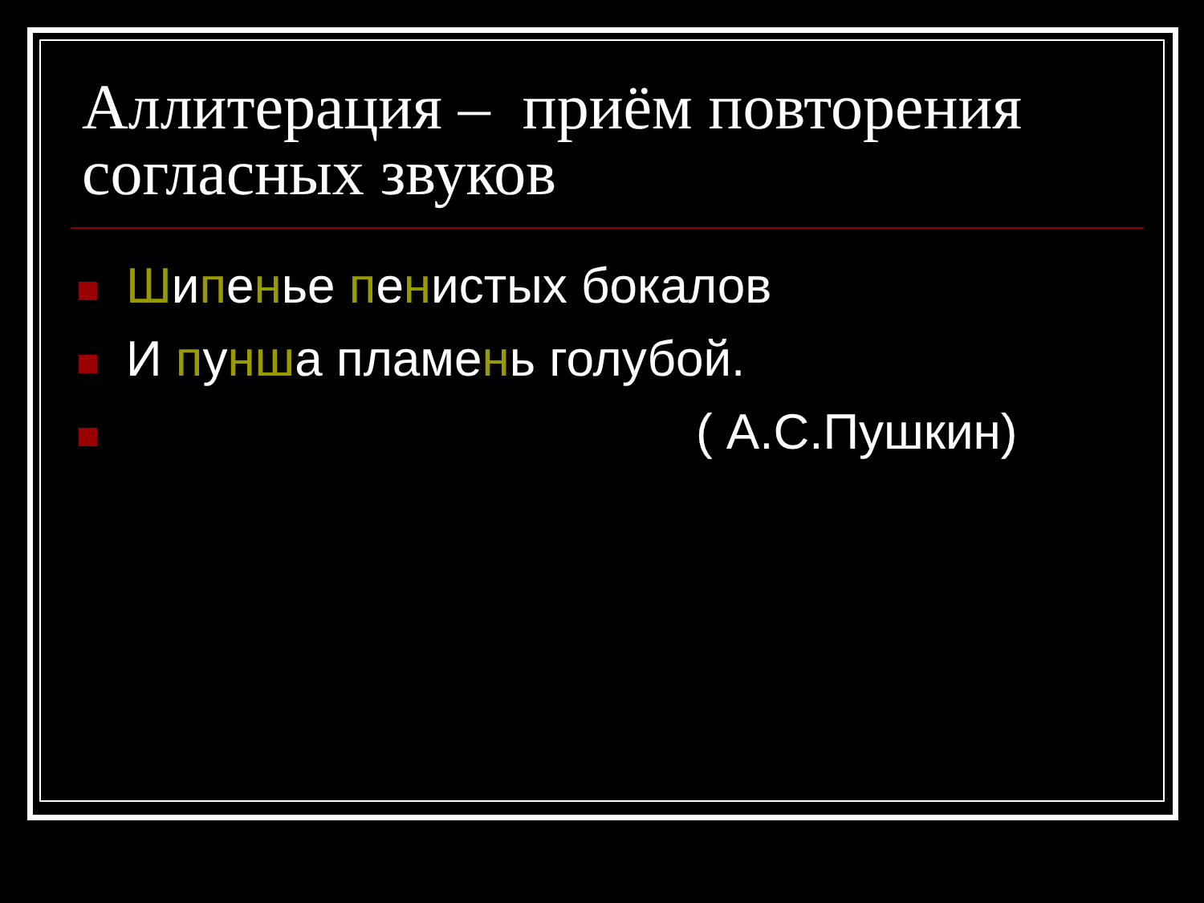Аллитерация – приём повторения согласных звуков
Шипенье пенистых бокалов
И пунша пламень голубой.
( А.С.Пушкин)